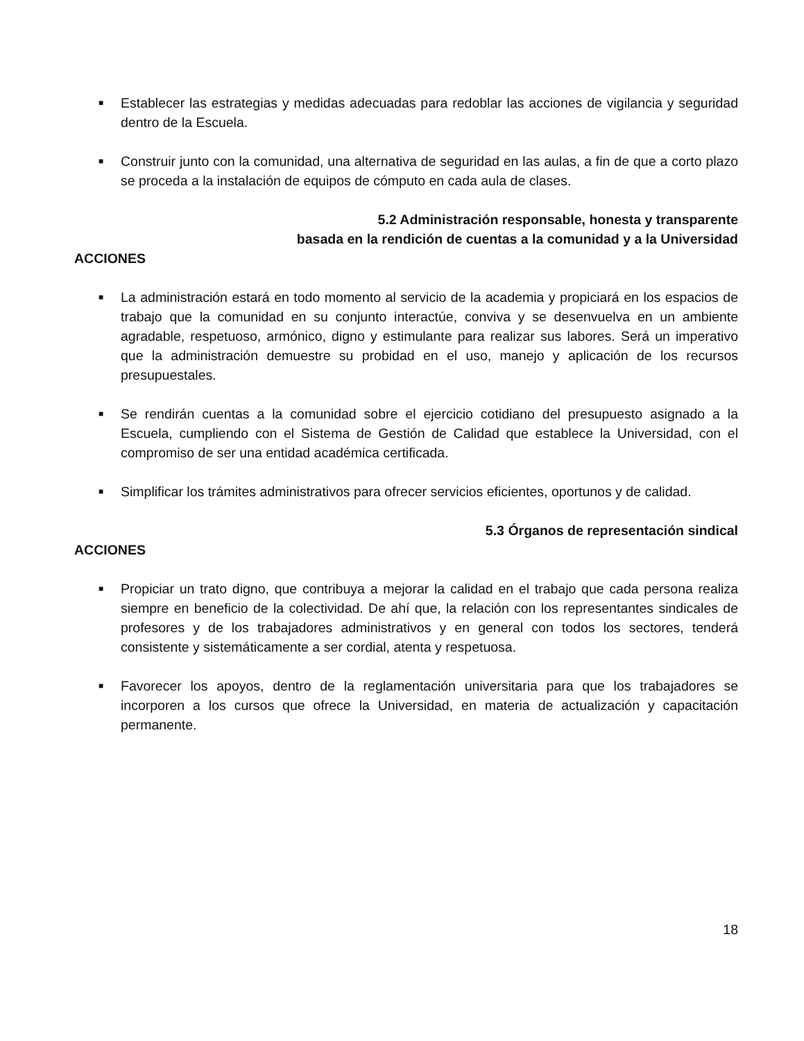■ Establecer las estrategias y medidas adecuadas para redoblar las acciones de vigilancia y seguridad dentro de la Escuela.
■ Construir junto con la comunidad, una alternativa de seguridad en las aulas, a fin de que a corto plazo se proceda a la instalación de equipos de cómputo en cada aula de clases.
5.2 Administración responsable, honesta y transparente
basada en la rendición de cuentas a la comunidad y a la Universidad
ACCIONES
■ La administración estará en todo momento al servicio de la academia y propiciará en los espacios de trabajo que la comunidad en su conjunto interactúe, conviva y se desenvuelva en un ambiente agradable, respetuoso, armónico, digno y estimulante para realizar sus labores. Será un imperativo que la administración demuestre su probidad en el uso, manejo y aplicación de los recursos presupuestales.
■ Se rendirán cuentas a la comunidad sobre el ejercicio cotidiano del presupuesto asignado a la Escuela, cumpliendo con el Sistema de Gestión de Calidad que establece la Universidad, con el compromiso de ser una entidad académica certificada.
■ Simplificar los trámites administrativos para ofrecer servicios eficientes, oportunos y de calidad.
5.3 Órganos de representación sindical
ACCIONES
■ Propiciar un trato digno, que contribuya a mejorar la calidad en el trabajo que cada persona realiza siempre en beneficio de la colectividad. De ahí que, la relación con los representantes sindicales de profesores y de los trabajadores administrativos y en general con todos los sectores, tenderá consistente y sistemáticamente a ser cordial, atenta y respetuosa.
■ Favorecer los apoyos, dentro de la reglamentación universitaria para que los trabajadores se incorporen a los cursos que ofrece la Universidad, en materia de actualización y capacitación permanente.
18